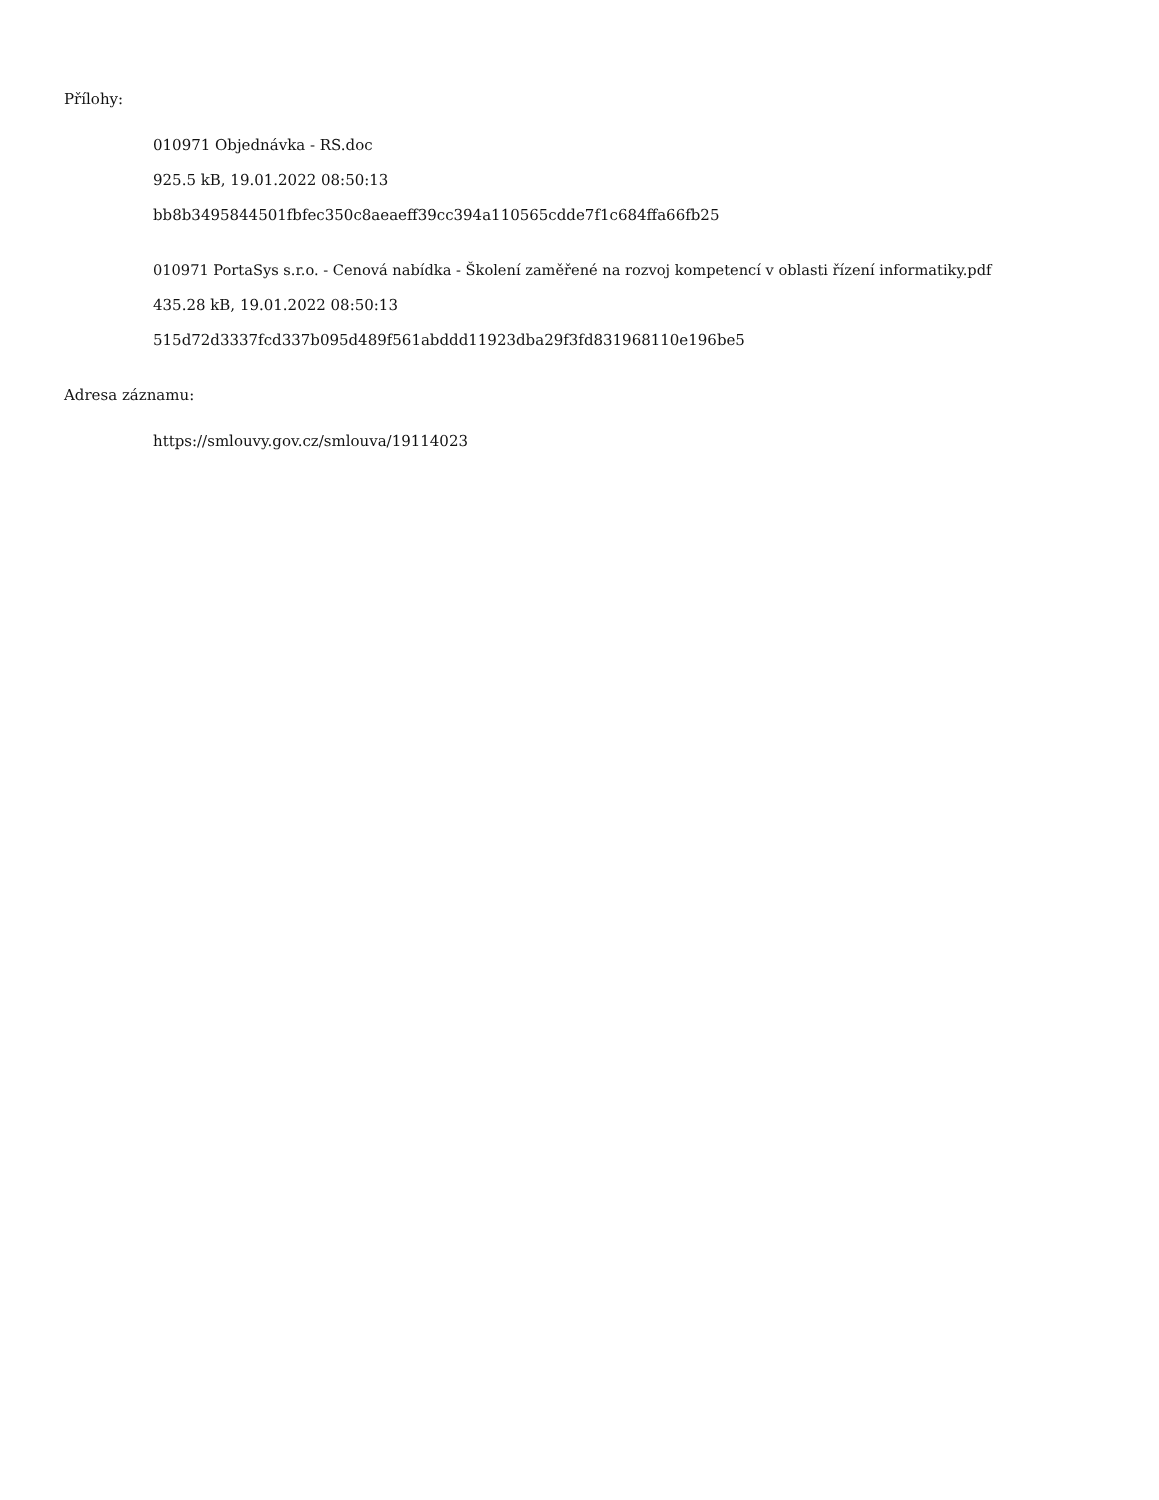Přílohy:
010971 Objednávka - RS.doc
925.5 kB, 19.01.2022 08:50:13
bb8b3495844501fbfec350c8aeaeff39cc394a110565cdde7f1c684ffa66fb25
010971 PortaSys s.r.o. - Cenová nabídka - Školení zaměřené na rozvoj kompetencí v oblasti řízení informatiky.pdf
435.28 kB, 19.01.2022 08:50:13
515d72d3337fcd337b095d489f561abddd11923dba29f3fd831968110e196be5
Adresa záznamu:
https://smlouvy.gov.cz/smlouva/19114023